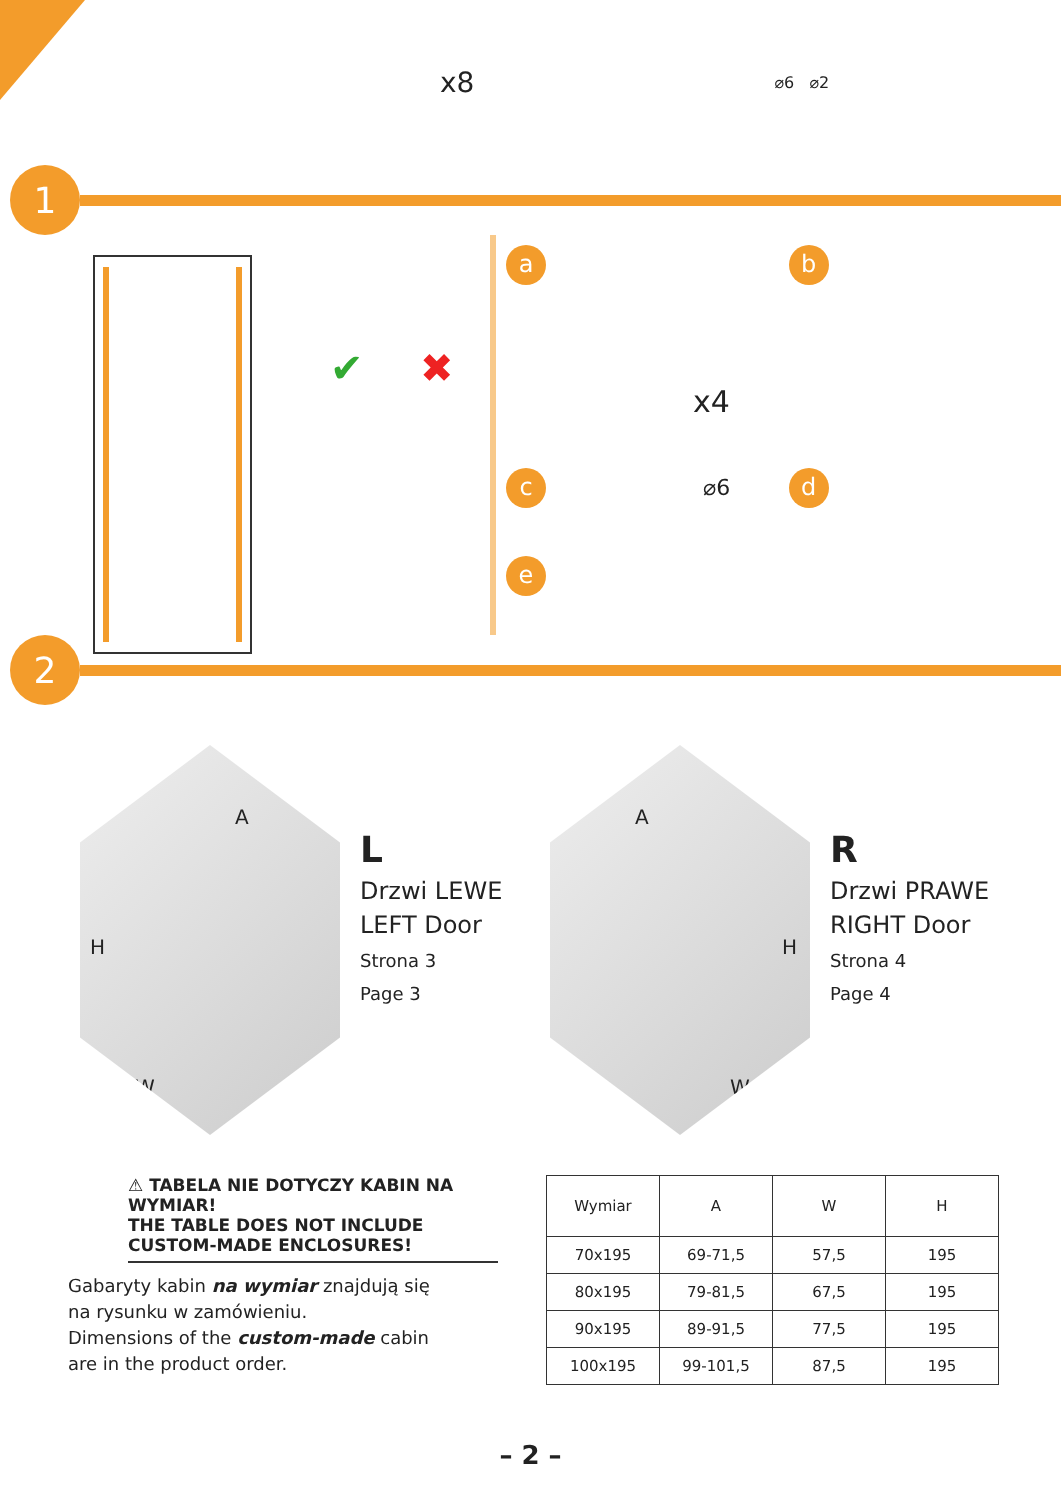x8 ⌀6 ⌀2
1
✔ ✖
a x4
b
c ⌀6
d
e
2
A
H
W
L
Drzwi LEWE
LEFT Door
Strona 3
Page 3
A
H
W
R
Drzwi PRAWE
RIGHT Door
Strona 4
Page 4
⚠ TABELA NIE DOTYCZY KABIN NA WYMIAR!
THE TABLE DOES NOT INCLUDE
CUSTOM-MADE ENCLOSURES!
Gabaryty kabin na wymiar znajdują się
na rysunku w zamówieniu.
Dimensions of the custom-made cabin
are in the product order.
| Wymiar | A | W | H |
| --- | --- | --- | --- |
| 70x195 | 69-71,5 | 57,5 | 195 |
| 80x195 | 79-81,5 | 67,5 | 195 |
| 90x195 | 89-91,5 | 77,5 | 195 |
| 100x195 | 99-101,5 | 87,5 | 195 |
– 2 –